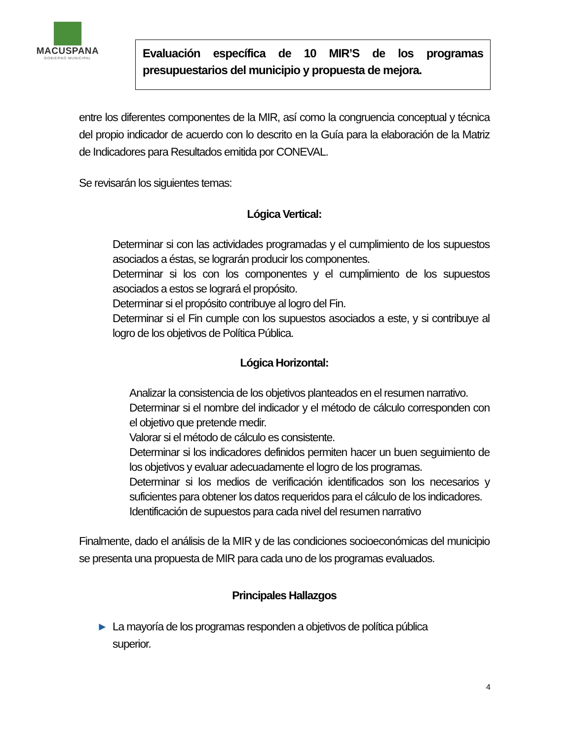MACUSPANA
GOBIERNO MUNICIPAL
Evaluación específica de 10 MIR’S de los programas presupuestarios del municipio y propuesta de mejora.
entre los diferentes componentes de la MIR, así como la congruencia conceptual y técnica del propio indicador de acuerdo con lo descrito en la Guía para la elaboración de la Matriz de Indicadores para Resultados emitida por CONEVAL.
Se revisarán los siguientes temas:
Lógica Vertical:
Determinar si con las actividades programadas y el cumplimiento de los supuestos asociados a éstas, se lograrán producir los componentes.
Determinar si los con los componentes y el cumplimiento de los supuestos asociados a estos se logrará el propósito.
Determinar si el propósito contribuye al logro del Fin.
Determinar si el Fin cumple con los supuestos asociados a este, y si contribuye al logro de los objetivos de Política Pública.
Lógica Horizontal:
Analizar la consistencia de los objetivos planteados en el resumen narrativo.
Determinar si el nombre del indicador y el método de cálculo corresponden con el objetivo que pretende medir.
Valorar si el método de cálculo es consistente.
Determinar si los indicadores definidos permiten hacer un buen seguimiento de los objetivos y evaluar adecuadamente el logro de los programas.
Determinar si los medios de verificación identificados son los necesarios y suficientes para obtener los datos requeridos para el cálculo de los indicadores.
Identificación de supuestos para cada nivel del resumen narrativo
Finalmente, dado el análisis de la MIR y de las condiciones socioeconómicas del municipio se presenta una propuesta de MIR para cada uno de los programas evaluados.
Principales Hallazgos
► La mayoría de los programas responden a objetivos de política pública
superior.
4